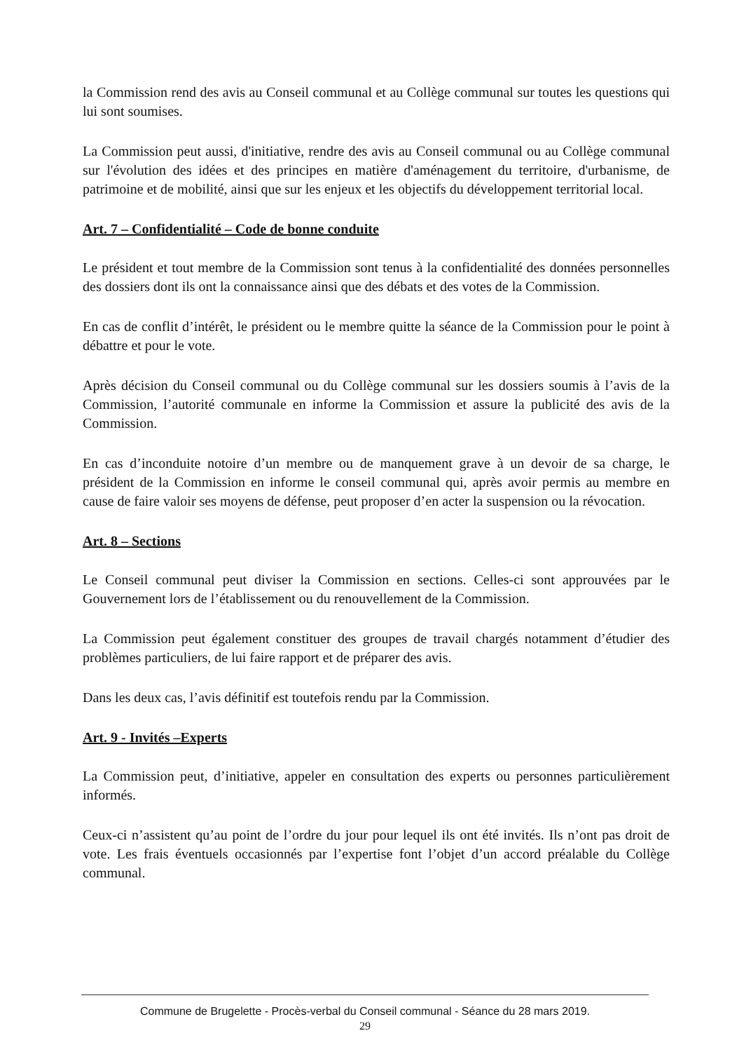la Commission rend des avis au Conseil communal et au Collège communal sur toutes les questions qui lui sont soumises.
La Commission peut aussi, d'initiative, rendre des avis au Conseil communal ou au Collège communal sur l'évolution des idées et des principes en matière d'aménagement du territoire, d'urbanisme, de patrimoine et de mobilité, ainsi que sur les enjeux et les objectifs du développement territorial local.
Art. 7 – Confidentialité – Code de bonne conduite
Le président et tout membre de la Commission sont tenus à la confidentialité des données personnelles des dossiers dont ils ont la connaissance ainsi que des débats et des votes de la Commission.
En cas de conflit d’intérêt, le président ou le membre quitte la séance de la Commission pour le point à débattre et pour le vote.
Après décision du Conseil communal ou du Collège communal sur les dossiers soumis à l’avis de la Commission, l’autorité communale en informe la Commission et assure la publicité des avis de la Commission.
En cas d’inconduite notoire d’un membre ou de manquement grave à un devoir de sa charge, le président de la Commission en informe le conseil communal qui, après avoir permis au membre en cause de faire valoir ses moyens de défense, peut proposer d’en acter la suspension ou la révocation.
Art. 8 – Sections
Le Conseil communal peut diviser la Commission en sections. Celles-ci sont approuvées par le Gouvernement lors de l’établissement ou du renouvellement de la Commission.
La Commission peut également constituer des groupes de travail chargés notamment d’étudier des problèmes particuliers, de lui faire rapport et de préparer des avis.
Dans les deux cas, l’avis définitif est toutefois rendu par la Commission.
Art. 9 - Invités –Experts
La Commission peut, d’initiative, appeler en consultation des experts ou personnes particulièrement informés.
Ceux-ci n’assistent qu’au point de l’ordre du jour pour lequel ils ont été invités. Ils n’ont pas droit de vote. Les frais éventuels occasionnés par l’expertise font l’objet d’un accord préalable du Collège communal.
Commune de Brugelette - Procès-verbal du Conseil communal - Séance du 28 mars 2019.
29